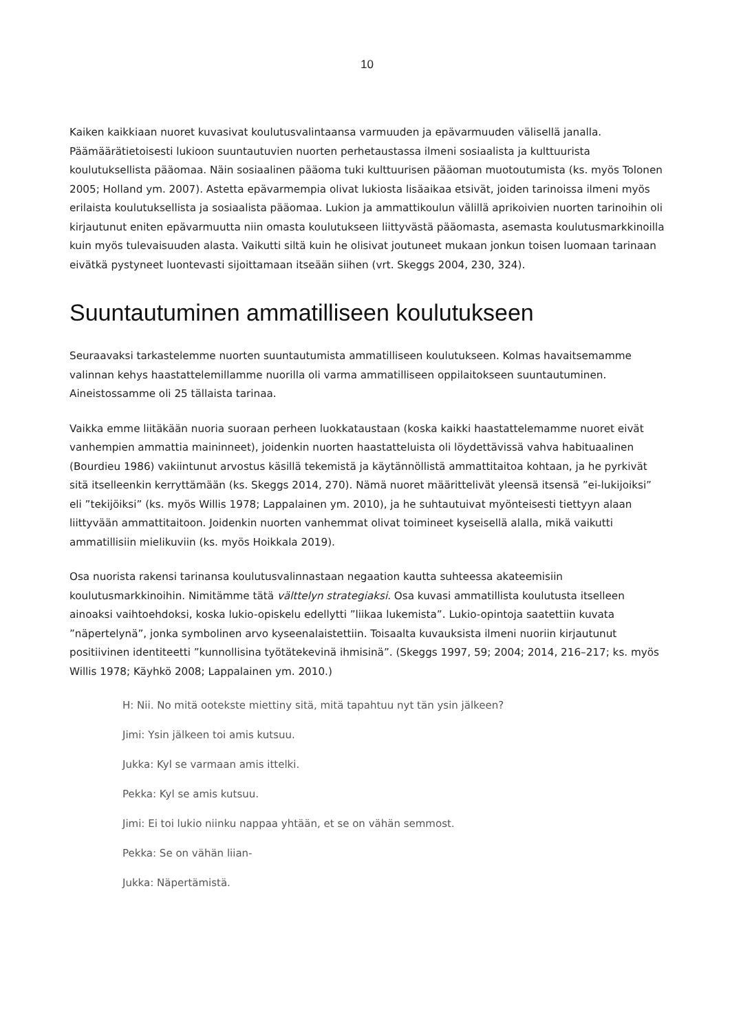10
Kaiken kaikkiaan nuoret kuvasivat koulutusvalintaansa varmuuden ja epävarmuuden välisellä janalla. Päämäärätietoisesti lukioon suuntautuvien nuorten perhetaustassa ilmeni sosiaalista ja kulttuurista koulutuksellista pääomaa. Näin sosiaalinen pääoma tuki kulttuurisen pääoman muotoutumista (ks. myös Tolonen 2005; Holland ym. 2007). Astetta epävarmempia olivat lukiosta lisäaikaa etsivät, joiden tarinoissa ilmeni myös erilaista koulutuksellista ja sosiaalista pääomaa. Lukion ja ammattikoulun välillä aprikoivien nuorten tarinoihin oli kirjautunut eniten epävarmuutta niin omasta koulutukseen liittyvästä pääomasta, asemasta koulutusmarkkinoilla kuin myös tulevaisuuden alasta. Vaikutti siltä kuin he olisivat joutuneet mukaan jonkun toisen luomaan tarinaan eivätkä pystyneet luontevasti sijoittamaan itseään siihen (vrt. Skeggs 2004, 230, 324).
Suuntautuminen ammatilliseen koulutukseen
Seuraavaksi tarkastelemme nuorten suuntautumista ammatilliseen koulutukseen. Kolmas havaitsemamme valinnan kehys haastattelemillamme nuorilla oli varma ammatilliseen oppilaitokseen suuntautuminen. Aineistossamme oli 25 tällaista tarinaa.
Vaikka emme liitäkään nuoria suoraan perheen luokkataustaan (koska kaikki haastattelemamme nuoret eivät vanhempien ammattia maininneet), joidenkin nuorten haastatteluista oli löydettävissä vahva habituaalinen (Bourdieu 1986) vakiintunut arvostus käsillä tekemistä ja käytännöllistä ammattitaitoa kohtaan, ja he pyrkivät sitä itselleenkin kerryttämään (ks. Skeggs 2014, 270). Nämä nuoret määrittelivät yleensä itsensä ”ei-lukijoiksi” eli ”tekijöiksi” (ks. myös Willis 1978; Lappalainen ym. 2010), ja he suhtautuivat myönteisesti tiettyyn alaan liittyvään ammattitaitoon. Joidenkin nuorten vanhemmat olivat toimineet kyseisellä alalla, mikä vaikutti ammatillisiin mielikuviin (ks. myös Hoikkala 2019).
Osa nuorista rakensi tarinansa koulutusvalinnastaan negaation kautta suhteessa akateemisiin koulutusmarkkinoihin. Nimitämme tätä välttelyn strategiaksi. Osa kuvasi ammatillista koulutusta itselleen ainoaksi vaihtoehdoksi, koska lukio-opiskelu edellytti ”liikaa lukemista”. Lukio-opintoja saatettiin kuvata ”näpertelynä”, jonka symbolinen arvo kyseenalaistettiin. Toisaalta kuvauksista ilmeni nuoriin kirjautunut positiivinen identiteetti ”kunnollisina työtätekevinä ihmisinä”. (Skeggs 1997, 59; 2004; 2014, 216–217; ks. myös Willis 1978; Käyhkö 2008; Lappalainen ym. 2010.)
H: Nii. No mitä ootekste miettiny sitä, mitä tapahtuu nyt tän ysin jälkeen?
Jimi: Ysin jälkeen toi amis kutsuu.
Jukka: Kyl se varmaan amis ittelki.
Pekka: Kyl se amis kutsuu.
Jimi: Ei toi lukio niinku nappaa yhtään, et se on vähän semmost.
Pekka: Se on vähän liian-
Jukka: Näpertämistä.